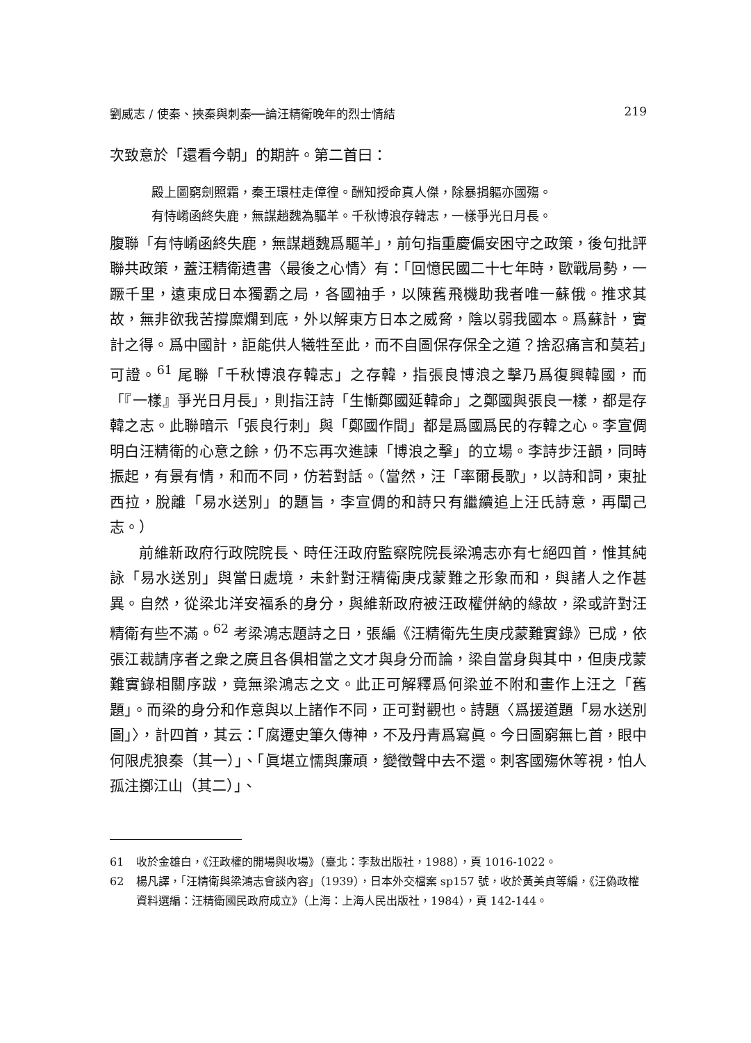劉威志 / 使秦、挾秦與刺秦──論汪精衛晚年的烈士情結 219
次致意於「還看今朝」的期許。第二首曰：
殿上圖窮劍照霜，秦王環柱走傽徨。酬知授命真人傑，除暴捐軀亦國殤。
有恃崤函終失鹿，無謀趙魏為驅羊。千秋博浪存韓志，一樣爭光日月長。
腹聯「有恃崤函終失鹿，無謀趙魏爲驅羊」，前句指重慶偏安困守之政策，後句批評聯共政策，蓋汪精衛遺書〈最後之心情〉有：「回憶民國二十七年時，歐戰局勢，一蹶千里，遠東成日本獨霸之局，各國袖手，以陳舊飛機助我者唯一蘇俄。推求其故，無非欲我苦撐糜爛到底，外以解東方日本之威脅，陰以弱我國本。爲蘇計，實計之得。爲中國計，詎能供人犧牲至此，而不自圖保存保全之道？捨忍痛言和莫若」可證。<sup>61</sup> 尾聯「千秋博浪存韓志」之存韓，指張良博浪之擊乃爲復興韓國，而「『一樣』爭光日月長」，則指汪詩「生慚鄭國延韓命」之鄭國與張良一樣，都是存韓之志。此聯暗示「張良行刺」與「鄭國作間」都是爲國爲民的存韓之心。李宣倜明白汪精衛的心意之餘，仍不忘再次進諫「博浪之擊」的立場。李詩步汪韻，同時振起，有景有情，和而不同，仿若對話。（當然，汪「率爾長歌」，以詩和詞，東扯西拉，脫離「易水送別」的題旨，李宣倜的和詩只有繼續追上汪氏詩意，再闡己志。）
前維新政府行政院院長、時任汪政府監察院院長梁鴻志亦有七絕四首，惟其純詠「易水送別」與當日處境，未針對汪精衛庚戌蒙難之形象而和，與諸人之作甚異。自然，從梁北洋安福系的身分，與維新政府被汪政權併納的緣故，梁或許對汪精衛有些不滿。<sup>62</sup> 考梁鴻志題詩之日，張編《汪精衛先生庚戌蒙難實錄》已成，依張江裁請序者之衆之廣且各俱相當之文才與身分而論，梁自當身與其中，但庚戌蒙難實錄相關序跋，竟無梁鴻志之文。此正可解釋爲何梁並不附和畫作上汪之「舊題」。而梁的身分和作意與以上諸作不同，正可對觀也。詩題〈爲援道題「易水送別圖」〉，計四首，其云：「腐遷史筆久傳神，不及丹青爲寫眞。今日圖窮無匕首，眼中何限虎狼秦（其一）」、「眞堪立懦與廉頑，變徵聲中去不還。刺客國殤休等視，怕人孤注擲江山（其二）」、
61 收於金雄白，《汪政權的開場與收場》（臺北：李敖出版社，1988），頁 1016-1022。
62 楊凡譯，「汪精衛與梁鴻志會談內容」（1939），日本外交檔案 sp157 號，收於黃美貞等編，《汪偽政權資料選編：汪精衛國民政府成立》（上海：上海人民出版社，1984），頁 142-144。